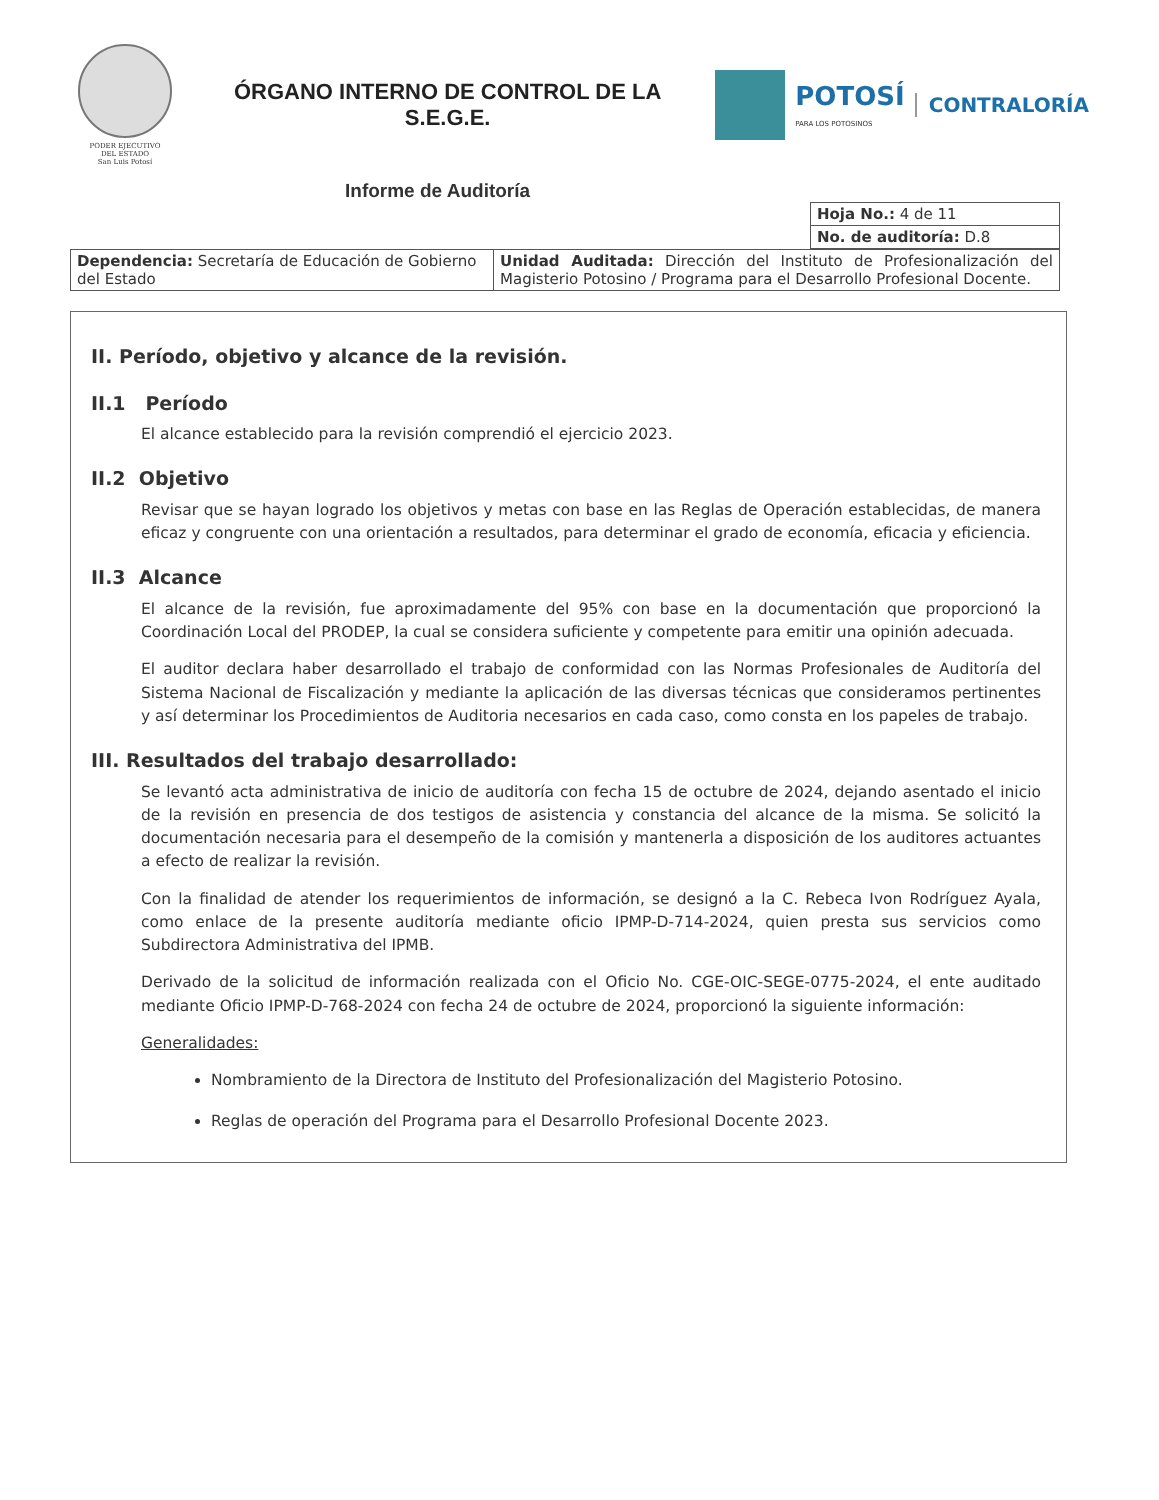PODER EJECUTIVO
DEL ESTADO
San Luis Potosí
ÓRGANO INTERNO DE CONTROL DE LA
S.E.G.E.
POTOSÍ
PARA LOS POTOSINOS
CONTRALORÍA
Informe de Auditoría
| Hoja No.: 4 de 11 |
| No. de auditoría: D.8 |
| Dependencia: Secretaría de Educación de Gobierno del Estado | Unidad Auditada: Dirección del Instituto de Profesionalización del Magisterio Potosino / Programa para el Desarrollo Profesional Docente. |
II. Período, objetivo y alcance de la revisión.
II.1 Período
El alcance establecido para la revisión comprendió el ejercicio 2023.
II.2 Objetivo
Revisar que se hayan logrado los objetivos y metas con base en las Reglas de Operación establecidas, de manera eficaz y congruente con una orientación a resultados, para determinar el grado de economía, eficacia y eficiencia.
II.3 Alcance
El alcance de la revisión, fue aproximadamente del 95% con base en la documentación que proporcionó la Coordinación Local del PRODEP, la cual se considera suficiente y competente para emitir una opinión adecuada.
El auditor declara haber desarrollado el trabajo de conformidad con las Normas Profesionales de Auditoría del Sistema Nacional de Fiscalización y mediante la aplicación de las diversas técnicas que consideramos pertinentes y así determinar los Procedimientos de Auditoria necesarios en cada caso, como consta en los papeles de trabajo.
III. Resultados del trabajo desarrollado:
Se levantó acta administrativa de inicio de auditoría con fecha 15 de octubre de 2024, dejando asentado el inicio de la revisión en presencia de dos testigos de asistencia y constancia del alcance de la misma. Se solicitó la documentación necesaria para el desempeño de la comisión y mantenerla a disposición de los auditores actuantes a efecto de realizar la revisión.
Con la finalidad de atender los requerimientos de información, se designó a la C. Rebeca Ivon Rodríguez Ayala, como enlace de la presente auditoría mediante oficio IPMP-D-714-2024, quien presta sus servicios como Subdirectora Administrativa del IPMB.
Derivado de la solicitud de información realizada con el Oficio No. CGE-OIC-SEGE-0775-2024, el ente auditado mediante Oficio IPMP-D-768-2024 con fecha 24 de octubre de 2024, proporcionó la siguiente información:
Generalidades:
Nombramiento de la Directora de Instituto del Profesionalización del Magisterio Potosino.
Reglas de operación del Programa para el Desarrollo Profesional Docente 2023.